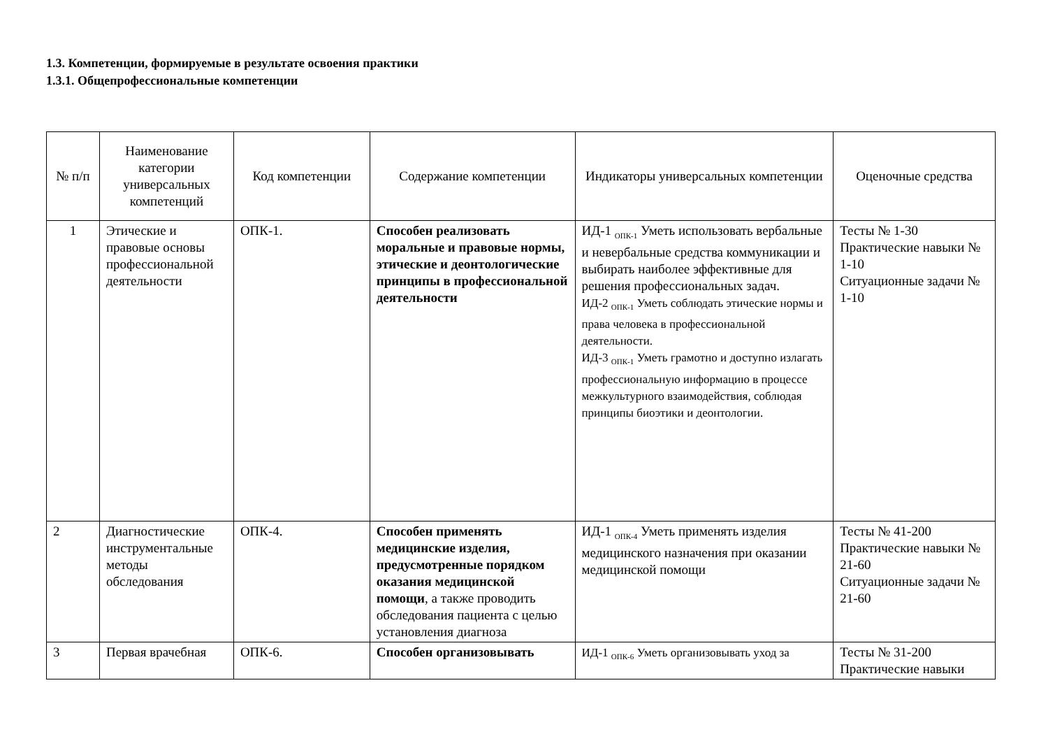1.3. Компетенции, формируемые в результате освоения практики
1.3.1. Общепрофессиональные компетенции
| № п/п | Наименование категории универсальных компетенций | Код компетенции | Содержание компетенции | Индикаторы универсальных компетенции | Оценочные средства |
| --- | --- | --- | --- | --- | --- |
| 1 | Этические и правовые основы профессиональной деятельности | ОПК-1. | Способен реализовать моральные и правовые нормы, этические и деонтологические принципы в профессиональной деятельности | ИД-1 <sub>ОПК-1</sub> Уметь использовать вербальные и невербальные средства коммуникации и выбирать наиболее эффективные для решения профессиональных задач. ИД-2 <sub>ОПК-1</sub> Уметь соблюдать этические нормы и права человека в профессиональной деятельности. ИД-3 <sub>ОПК-1</sub> Уметь грамотно и доступно излагать профессиональную информацию в процессе межкультурного взаимодействия, соблюдая принципы биоэтики и деонтологии. | Тесты № 1-30 Практические навыки № 1-10 Ситуационные задачи № 1-10 |
| 2 | Диагностические инструментальные методы обследования | ОПК-4. | Способен применять медицинские изделия, предусмотренные порядком оказания медицинской помощи , а также проводить обследования пациента с целью установления диагноза | ИД-1 <sub>ОПК-4</sub> Уметь применять изделия медицинского назначения при оказании медицинской помощи | Тесты № 41-200 Практические навыки № 21-60 Ситуационные задачи № 21-60 |
| 3 | Первая врачебная | ОПК-6. | Способен организовывать | ИД-1 <sub>ОПК-6</sub> Уметь организовывать уход за | Тесты № 31-200 Практические навыки |